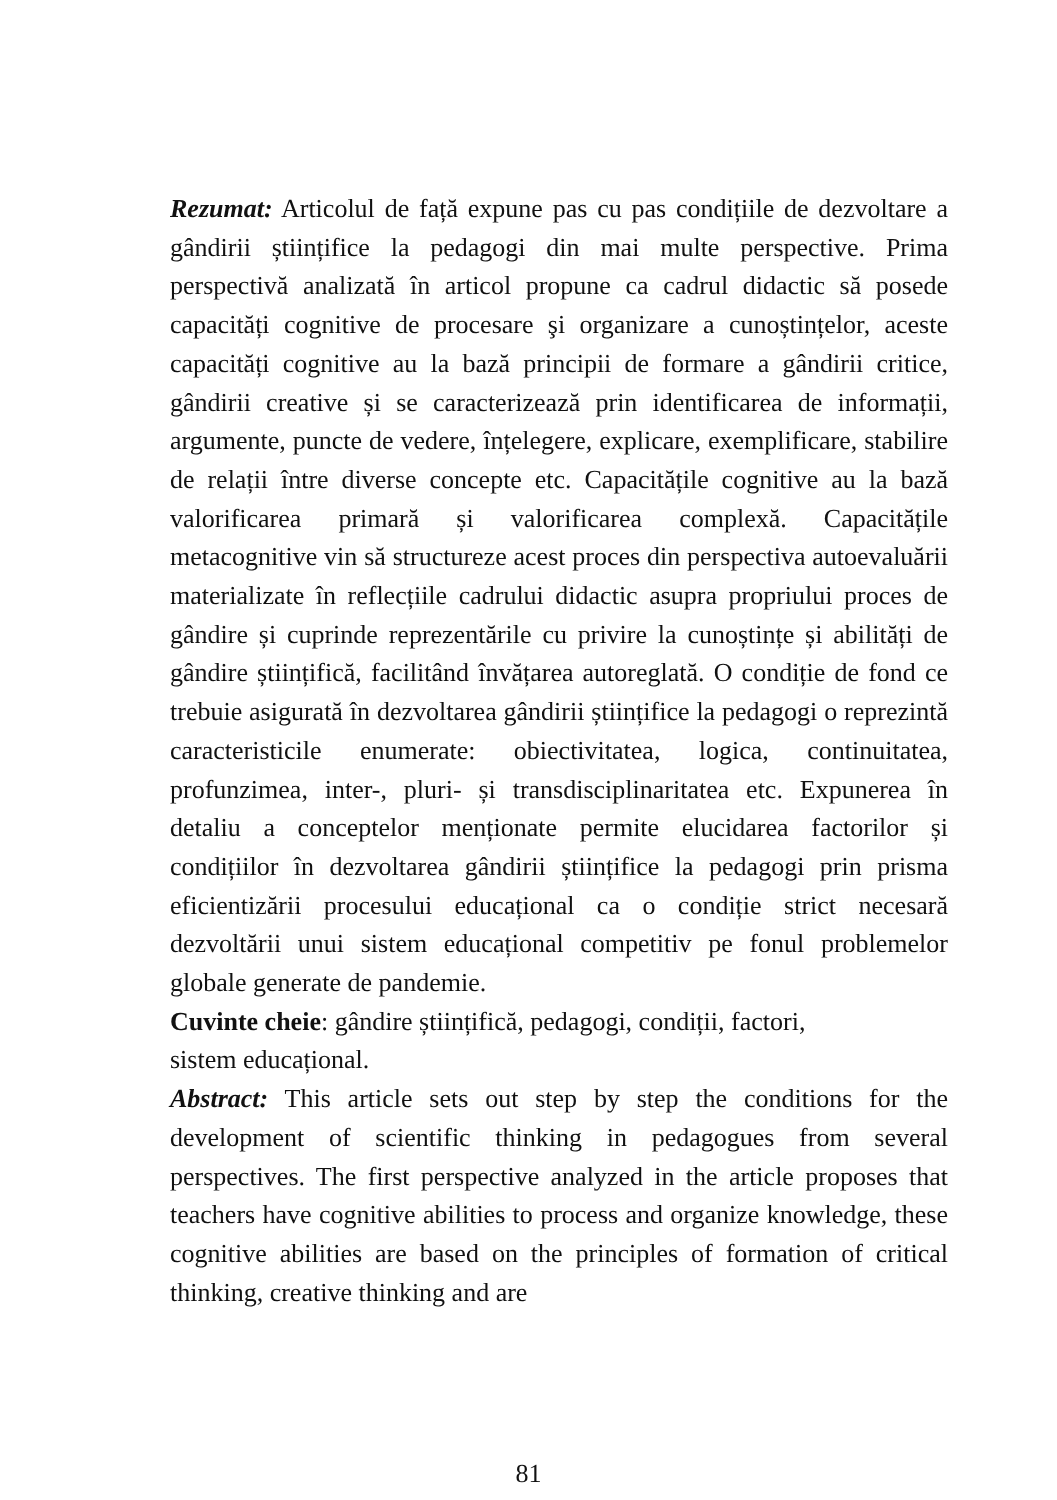Rezumat: Articolul de față expune pas cu pas condițiile de dezvoltare a gândirii științifice la pedagogi din mai multe perspective. Prima perspectivă analizată în articol propune ca cadrul didactic să posede capacități cognitive de procesare şi organizare a cunoștințelor, aceste capacități cognitive au la bază principii de formare a gândirii critice, gândirii creative și se caracterizează prin identificarea de informații, argumente, puncte de vedere, înțelegere, explicare, exemplificare, stabilire de relații între diverse concepte etc. Capacitățile cognitive au la bază valorificarea primară și valorificarea complexă. Capacitățile metacognitive vin să structureze acest proces din perspectiva autoevaluării materializate în reflecțiile cadrului didactic asupra propriului proces de gândire și cuprinde reprezentările cu privire la cunoștințe și abilități de gândire științifică, facilitând învățarea autoreglată. O condiție de fond ce trebuie asigurată în dezvoltarea gândirii științifice la pedagogi o reprezintă caracteristicile enumerate: obiectivitatea, logica, continuitatea, profunzimea, inter-, pluri- și transdisciplinaritatea etc. Expunerea în detaliu a conceptelor menționate permite elucidarea factorilor și condițiilor în dezvoltarea gândirii științifice la pedagogi prin prisma eficientizării procesului educațional ca o condiție strict necesară dezvoltării unui sistem educațional competitiv pe fonul problemelor globale generate de pandemie.
Cuvinte cheie: gândire științifică, pedagogi, condiții, factori,
sistem educațional.
Abstract: This article sets out step by step the conditions for the development of scientific thinking in pedagogues from several perspectives. The first perspective analyzed in the article proposes that teachers have cognitive abilities to process and organize knowledge, these cognitive abilities are based on the principles of formation of critical thinking, creative thinking and are
81